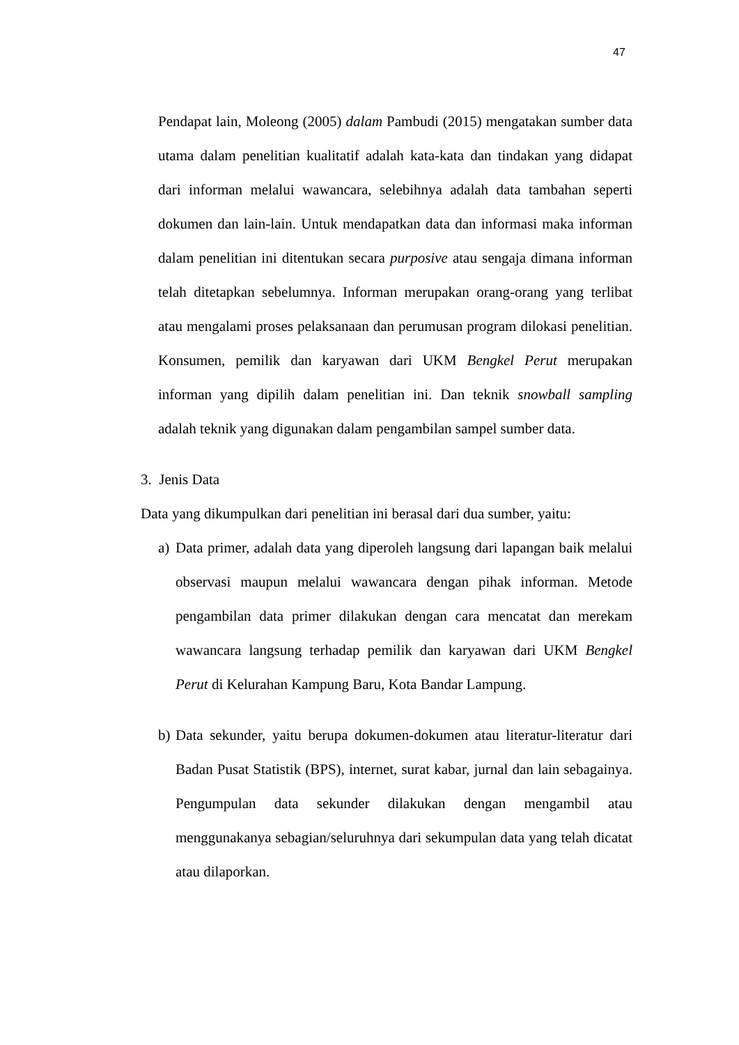47
Pendapat lain, Moleong (2005) dalam Pambudi (2015) mengatakan sumber data utama dalam penelitian kualitatif adalah kata-kata dan tindakan yang didapat dari informan melalui wawancara, selebihnya adalah data tambahan seperti dokumen dan lain-lain. Untuk mendapatkan data dan informasi maka informan dalam penelitian ini ditentukan secara purposive atau sengaja dimana informan telah ditetapkan sebelumnya. Informan merupakan orang-orang yang terlibat atau mengalami proses pelaksanaan dan perumusan program dilokasi penelitian. Konsumen, pemilik dan karyawan dari UKM Bengkel Perut merupakan informan yang dipilih dalam penelitian ini. Dan teknik snowball sampling adalah teknik yang digunakan dalam pengambilan sampel sumber data.
3. Jenis Data
Data yang dikumpulkan dari penelitian ini berasal dari dua sumber, yaitu:
a)
Data primer, adalah data yang diperoleh langsung dari lapangan baik melalui observasi maupun melalui wawancara dengan pihak informan. Metode pengambilan data primer dilakukan dengan cara mencatat dan merekam wawancara langsung terhadap pemilik dan karyawan dari UKM Bengkel Perut di Kelurahan Kampung Baru, Kota Bandar Lampung.
b)
Data sekunder, yaitu berupa dokumen-dokumen atau literatur-literatur dari Badan Pusat Statistik (BPS), internet, surat kabar, jurnal dan lain sebagainya. Pengumpulan data sekunder dilakukan dengan mengambil atau menggunakanya sebagian/seluruhnya dari sekumpulan data yang telah dicatat atau dilaporkan.